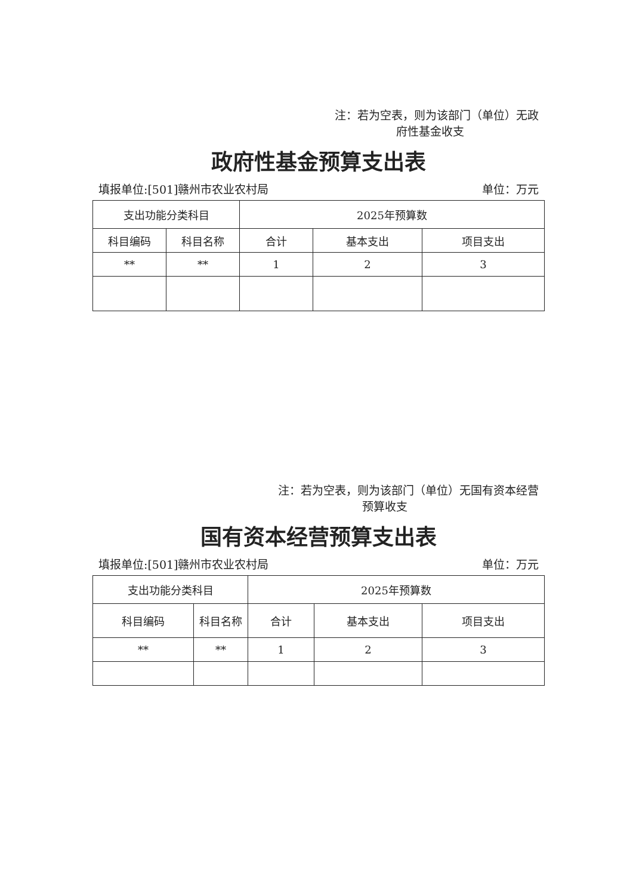注：若为空表，则为该部门（单位）无政
府性基金收支
政府性基金预算支出表
填报单位:[501]赣州市农业农村局 单位：万元
| 支出功能分类科目 | | 2025年预算数 | | |
| --- | --- | --- | --- | --- |
| 科目编码 | 科目名称 | 合计 | 基本支出 | 项目支出 |
| ** | ** | 1 | 2 | 3 |
注：若为空表，则为该部门（单位）无国有资本经营
预算收支
国有资本经营预算支出表
填报单位:[501]赣州市农业农村局 单位：万元
| 支出功能分类科目 | | 2025年预算数 | | |
| --- | --- | --- | --- | --- |
| 科目编码 | 科目名称 | 合计 | 基本支出 | 项目支出 |
| ** | ** | 1 | 2 | 3 |